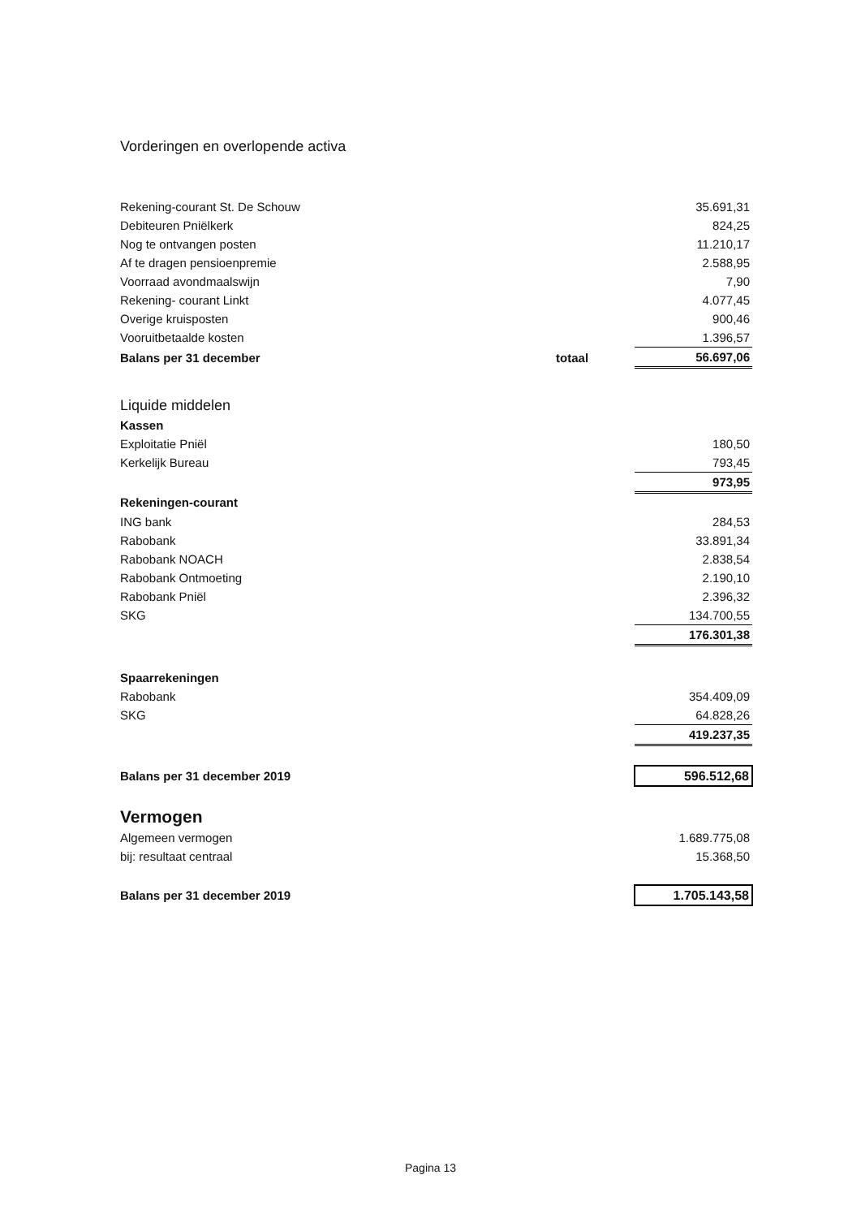Vorderingen en overlopende activa
| Rekening-courant St. De Schouw | | 35.691,31 |
| Debiteuren Pniëlkerk | | 824,25 |
| Nog te ontvangen posten | | 11.210,17 |
| Af te dragen pensioenpremie | | 2.588,95 |
| Voorraad avondmaalswijn | | 7,90 |
| Rekening- courant Linkt | | 4.077,45 |
| Overige kruisposten | | 900,46 |
| Vooruitbetaalde kosten | | 1.396,57 |
| Balans per 31 december | totaal | 56.697,06 |
| Liquide middelen | | |
| Kassen | | |
| Exploitatie Pniël | | 180,50 |
| Kerkelijk Bureau | | 793,45 |
| | | 973,95 |
| Rekeningen-courant | | |
| ING bank | | 284,53 |
| Rabobank | | 33.891,34 |
| Rabobank NOACH | | 2.838,54 |
| Rabobank Ontmoeting | | 2.190,10 |
| Rabobank Pniël | | 2.396,32 |
| SKG | | 134.700,55 |
| | | 176.301,38 |
| Spaarrekeningen | | |
| Rabobank | | 354.409,09 |
| SKG | | 64.828,26 |
| | | 419.237,35 |
| Balans per 31 december 2019 | | 596.512,68 |
| Vermogen | | |
| Algemeen vermogen | | 1.689.775,08 |
| bij: resultaat centraal | | 15.368,50 |
| Balans per 31 december 2019 | | 1.705.143,58 |
Pagina 13